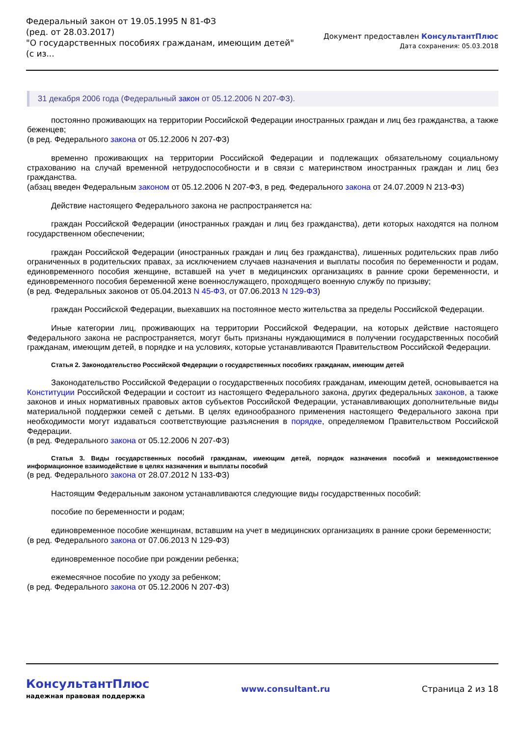Федеральный закон от 19.05.1995 N 81-ФЗ
(ред. от 28.03.2017)
"О государственных пособиях гражданам, имеющим детей"
(с из...
Документ предоставлен КонсультантПлюс
Дата сохранения: 05.03.2018
31 декабря 2006 года (Федеральный закон от 05.12.2006 N 207-ФЗ).
постоянно проживающих на территории Российской Федерации иностранных граждан и лиц без гражданства, а также беженцев;
(в ред. Федерального закона от 05.12.2006 N 207-ФЗ)
временно проживающих на территории Российской Федерации и подлежащих обязательному социальному страхованию на случай временной нетрудоспособности и в связи с материнством иностранных граждан и лиц без гражданства.
(абзац введен Федеральным законом от 05.12.2006 N 207-ФЗ, в ред. Федерального закона от 24.07.2009 N 213-ФЗ)
Действие настоящего Федерального закона не распространяется на:
граждан Российской Федерации (иностранных граждан и лиц без гражданства), дети которых находятся на полном государственном обеспечении;
граждан Российской Федерации (иностранных граждан и лиц без гражданства), лишенных родительских прав либо ограниченных в родительских правах, за исключением случаев назначения и выплаты пособия по беременности и родам, единовременного пособия женщине, вставшей на учет в медицинских организациях в ранние сроки беременности, и единовременного пособия беременной жене военнослужащего, проходящего военную службу по призыву;
(в ред. Федеральных законов от 05.04.2013 N 45-ФЗ, от 07.06.2013 N 129-ФЗ)
граждан Российской Федерации, выехавших на постоянное место жительства за пределы Российской Федерации.
Иные категории лиц, проживающих на территории Российской Федерации, на которых действие настоящего Федерального закона не распространяется, могут быть признаны нуждающимися в получении государственных пособий гражданам, имеющим детей, в порядке и на условиях, которые устанавливаются Правительством Российской Федерации.
Статья 2. Законодательство Российской Федерации о государственных пособиях гражданам, имеющим детей
Законодательство Российской Федерации о государственных пособиях гражданам, имеющим детей, основывается на Конституции Российской Федерации и состоит из настоящего Федерального закона, других федеральных законов, а также законов и иных нормативных правовых актов субъектов Российской Федерации, устанавливающих дополнительные виды материальной поддержки семей с детьми. В целях единообразного применения настоящего Федерального закона при необходимости могут издаваться соответствующие разъяснения в порядке, определяемом Правительством Российской Федерации.
(в ред. Федерального закона от 05.12.2006 N 207-ФЗ)
Статья 3. Виды государственных пособий гражданам, имеющим детей, порядок назначения пособий и межведомственное информационное взаимодействие в целях назначения и выплаты пособий
(в ред. Федерального закона от 28.07.2012 N 133-ФЗ)
Настоящим Федеральным законом устанавливаются следующие виды государственных пособий:
пособие по беременности и родам;
единовременное пособие женщинам, вставшим на учет в медицинских организациях в ранние сроки беременности;
(в ред. Федерального закона от 07.06.2013 N 129-ФЗ)
единовременное пособие при рождении ребенка;
ежемесячное пособие по уходу за ребенком;
(в ред. Федерального закона от 05.12.2006 N 207-ФЗ)
КонсультантПлюс
надежная правовая поддержка
www.consultant.ru Страница 2 из 18